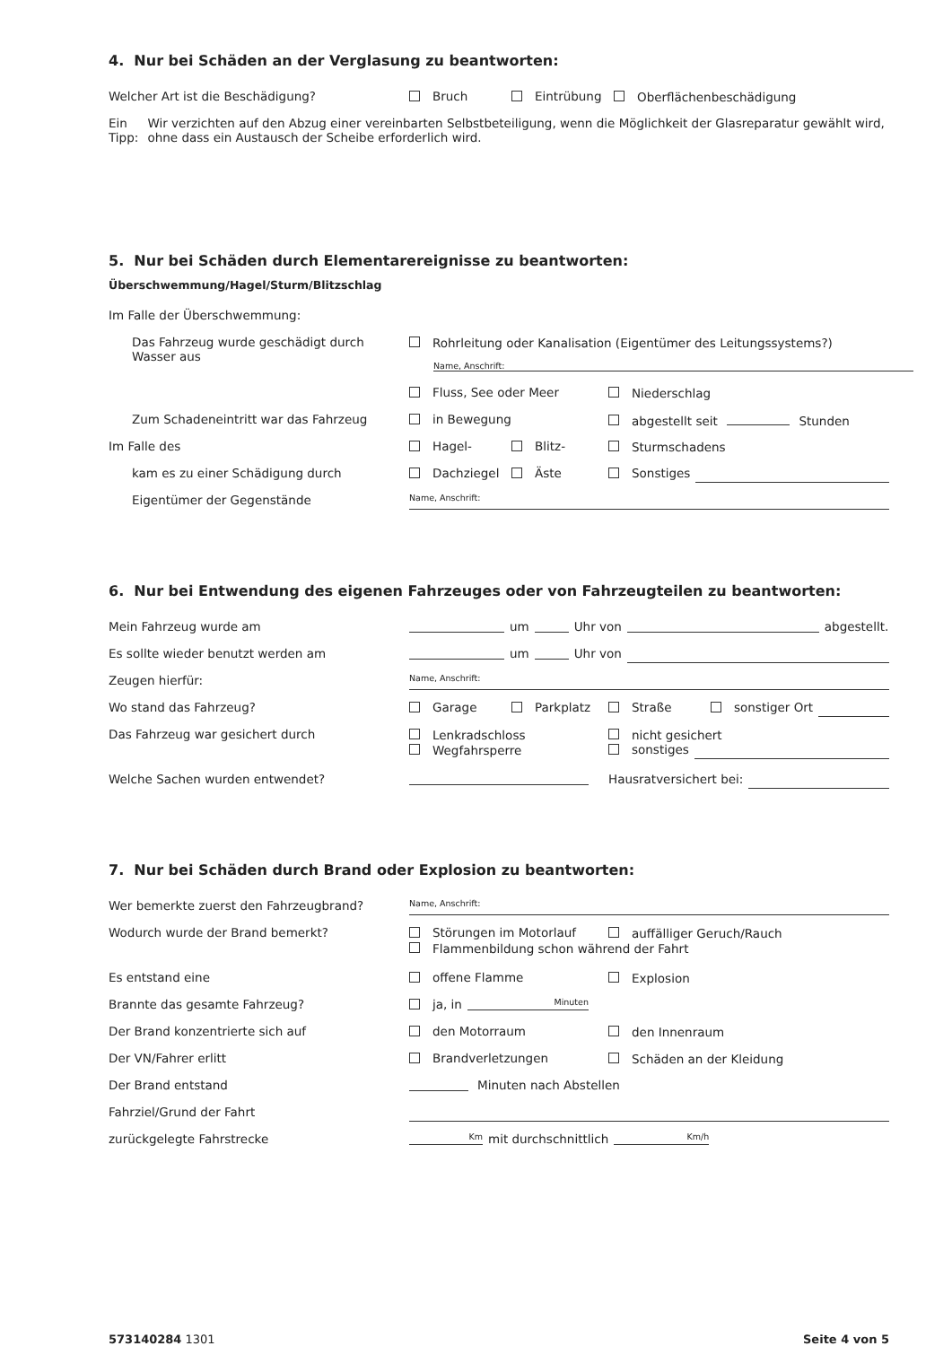4. Nur bei Schäden an der Verglasung zu beantworten:
Welcher Art ist die Beschädigung? Bruch Eintrübung Oberflächenbeschädigung
Ein Tipp:
Wir verzichten auf den Abzug einer vereinbarten Selbstbeteiligung, wenn die Möglichkeit der Glasreparatur gewählt wird, ohne dass ein Austausch der Scheibe erforderlich wird.
5. Nur bei Schäden durch Elementarereignisse zu beantworten:
Überschwemmung/Hagel/Sturm/Blitzschlag
Im Falle der Überschwemmung:
Das Fahrzeug wurde geschädigt durch Wasser aus
Rohrleitung oder Kanalisation (Eigentümer des Leitungssystems?)
Name, Anschrift:
Fluss, See oder Meer Niederschlag
Zum Schadeneintritt war das Fahrzeug in Bewegung abgestellt seit Stunden
Im Falle des Hagel- Blitz- Sturmschadens
kam es zu einer Schädigung durch Dachziegel Äste Sonstiges
Eigentümer der Gegenstände
Name, Anschrift:
6. Nur bei Entwendung des eigenen Fahrzeuges oder von Fahrzeugteilen zu beantworten:
Mein Fahrzeug wurde am um Uhr von abgestellt.
Es sollte wieder benutzt werden am um Uhr von
Zeugen hierfür:
Name, Anschrift:
Wo stand das Fahrzeug? Garage Parkplatz Straße sonstiger Ort
Das Fahrzeug war gesichert durch Lenkradschloss
Wegfahrsperre
nicht gesichert
sonstiges
Welche Sachen wurden entwendet? Hausratversichert bei:
7. Nur bei Schäden durch Brand oder Explosion zu beantworten:
Wer bemerkte zuerst den Fahrzeugbrand?
Name, Anschrift:
Wodurch wurde der Brand bemerkt? Störungen im Motorlauf auffälliger Geruch/Rauch
Flammenbildung schon während der Fahrt
Es entstand eine offene Flamme Explosion
Brannte das gesamte Fahrzeug? ja, in Minuten
Der Brand konzentrierte sich auf den Motorraum den Innenraum
Der VN/Fahrer erlitt Brandverletzungen Schäden an der Kleidung
Der Brand entstand Minuten nach Abstellen
Fahrziel/Grund der Fahrt
zurückgelegte Fahrstrecke
Km mit durchschnittlich Km/h
573140284 1301 Seite 4 von 5